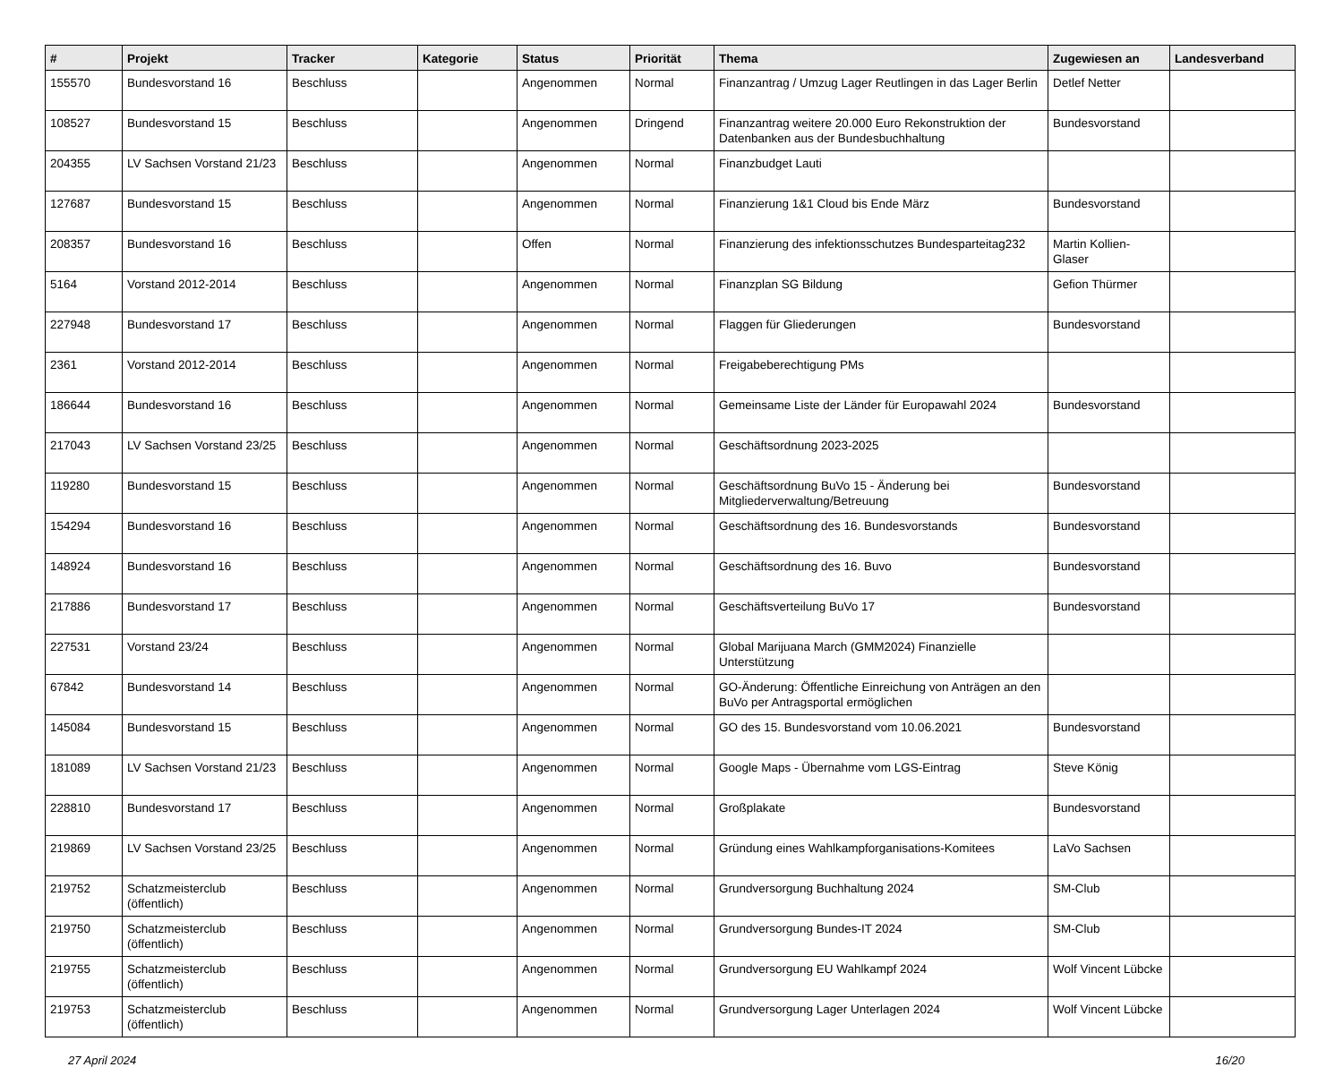| # | Projekt | Tracker | Kategorie | Status | Priorität | Thema | Zugewiesen an | Landesverband |
| --- | --- | --- | --- | --- | --- | --- | --- | --- |
| 155570 | Bundesvorstand 16 | Beschluss | | Angenommen | Normal | Finanzantrag / Umzug Lager Reutlingen in das Lager Berlin | Detlef Netter | |
| 108527 | Bundesvorstand 15 | Beschluss | | Angenommen | Dringend | Finanzantrag weitere 20.000 Euro Rekonstruktion der Datenbanken aus der Bundesbuchhaltung | Bundesvorstand | |
| 204355 | LV Sachsen Vorstand 21/23 | Beschluss | | Angenommen | Normal | Finanzbudget Lauti | | |
| 127687 | Bundesvorstand 15 | Beschluss | | Angenommen | Normal | Finanzierung 1&1 Cloud bis Ende März | Bundesvorstand | |
| 208357 | Bundesvorstand 16 | Beschluss | | Offen | Normal | Finanzierung des infektionsschutzes Bundesparteitag232 | Martin Kollien-Glaser | |
| 5164 | Vorstand 2012-2014 | Beschluss | | Angenommen | Normal | Finanzplan SG Bildung | Gefion Thürmer | |
| 227948 | Bundesvorstand 17 | Beschluss | | Angenommen | Normal | Flaggen für Gliederungen | Bundesvorstand | |
| 2361 | Vorstand 2012-2014 | Beschluss | | Angenommen | Normal | Freigabeberechtigung PMs | | |
| 186644 | Bundesvorstand 16 | Beschluss | | Angenommen | Normal | Gemeinsame Liste der Länder für Europawahl 2024 | Bundesvorstand | |
| 217043 | LV Sachsen Vorstand 23/25 | Beschluss | | Angenommen | Normal | Geschäftsordnung 2023-2025 | | |
| 119280 | Bundesvorstand 15 | Beschluss | | Angenommen | Normal | Geschäftsordnung BuVo 15 - Änderung bei Mitgliederverwaltung/Betreuung | Bundesvorstand | |
| 154294 | Bundesvorstand 16 | Beschluss | | Angenommen | Normal | Geschäftsordnung des 16. Bundesvorstands | Bundesvorstand | |
| 148924 | Bundesvorstand 16 | Beschluss | | Angenommen | Normal | Geschäftsordnung des 16. Buvo | Bundesvorstand | |
| 217886 | Bundesvorstand 17 | Beschluss | | Angenommen | Normal | Geschäftsverteilung BuVo 17 | Bundesvorstand | |
| 227531 | Vorstand 23/24 | Beschluss | | Angenommen | Normal | Global Marijuana March (GMM2024) Finanzielle Unterstützung | | |
| 67842 | Bundesvorstand 14 | Beschluss | | Angenommen | Normal | GO-Änderung: Öffentliche Einreichung von Anträgen an den BuVo per Antragsportal ermöglichen | | |
| 145084 | Bundesvorstand 15 | Beschluss | | Angenommen | Normal | GO des 15. Bundesvorstand vom 10.06.2021 | Bundesvorstand | |
| 181089 | LV Sachsen Vorstand 21/23 | Beschluss | | Angenommen | Normal | Google Maps - Übernahme vom LGS-Eintrag | Steve König | |
| 228810 | Bundesvorstand 17 | Beschluss | | Angenommen | Normal | Großplakate | Bundesvorstand | |
| 219869 | LV Sachsen Vorstand 23/25 | Beschluss | | Angenommen | Normal | Gründung eines Wahlkampforganisations-Komitees | LaVo Sachsen | |
| 219752 | Schatzmeisterclub (öffentlich) | Beschluss | | Angenommen | Normal | Grundversorgung Buchhaltung 2024 | SM-Club | |
| 219750 | Schatzmeisterclub (öffentlich) | Beschluss | | Angenommen | Normal | Grundversorgung Bundes-IT 2024 | SM-Club | |
| 219755 | Schatzmeisterclub (öffentlich) | Beschluss | | Angenommen | Normal | Grundversorgung EU Wahlkampf 2024 | Wolf Vincent Lübcke | |
| 219753 | Schatzmeisterclub (öffentlich) | Beschluss | | Angenommen | Normal | Grundversorgung Lager Unterlagen 2024 | Wolf Vincent Lübcke | |
27 April 2024 16/20